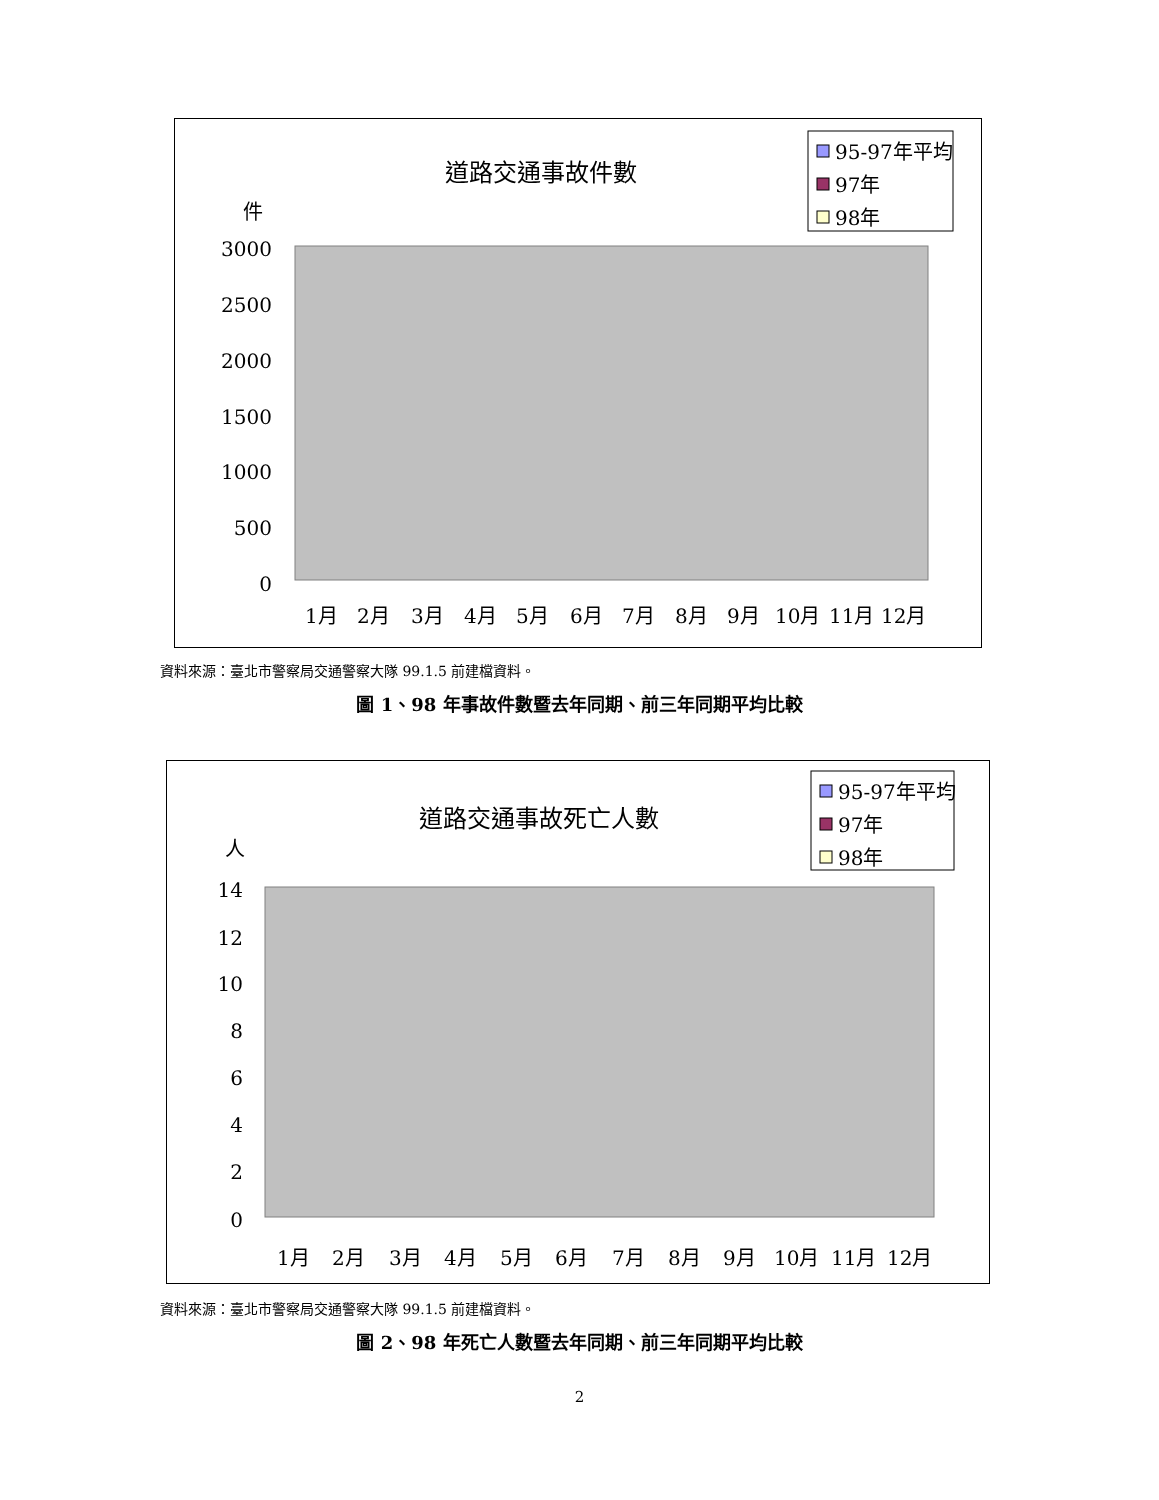道路交通事故件數
件
95-97年平均
97年
98年
3000
2500
2000
1500
1000
500
0
1月
2月
3月
4月
5月
6月
7月
8月
9月
10月
11月
12月
資料來源：臺北市警察局交通警察大隊 99.1.5 前建檔資料。
圖 1、98 年事故件數暨去年同期、前三年同期平均比較
道路交通事故死亡人數
人
95-97年平均
97年
98年
14
12
10
8
6
4
2
0
1月
2月
3月
4月
5月
6月
7月
8月
9月
10月
11月
12月
資料來源：臺北市警察局交通警察大隊 99.1.5 前建檔資料。
圖 2、98 年死亡人數暨去年同期、前三年同期平均比較
2